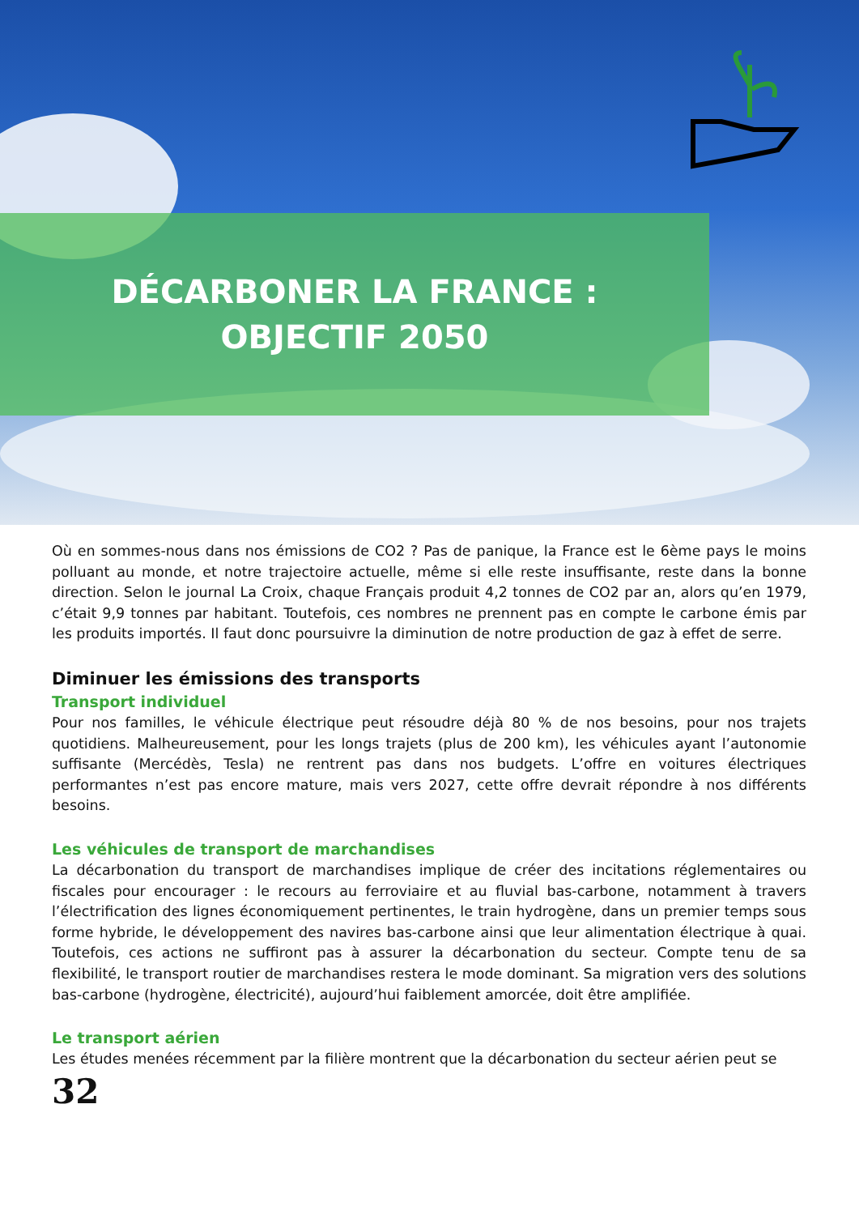DÉCARBONER LA FRANCE :
OBJECTIF 2050
Où en sommes-nous dans nos émissions de CO2 ? Pas de panique, la France est le 6ème pays le moins polluant au monde, et notre trajectoire actuelle, même si elle reste insuffisante, reste dans la bonne direction. Selon le journal La Croix, chaque Français produit 4,2 tonnes de CO2 par an, alors qu’en 1979, c’était 9,9 tonnes par habitant. Toutefois, ces nombres ne prennent pas en compte le carbone émis par les produits importés. Il faut donc poursuivre la diminution de notre production de gaz à effet de serre.
Diminuer les émissions des transports
Transport individuel
Pour nos familles, le véhicule électrique peut résoudre déjà 80 % de nos besoins, pour nos trajets quotidiens. Malheureusement, pour les longs trajets (plus de 200 km), les véhicules ayant l’autonomie suffisante (Mercédès, Tesla) ne rentrent pas dans nos budgets. L’offre en voitures électriques performantes n’est pas encore mature, mais vers 2027, cette offre devrait répondre à nos différents besoins.
Les véhicules de transport de marchandises
La décarbonation du transport de marchandises implique de créer des incitations réglementaires ou fiscales pour encourager : le recours au ferroviaire et au fluvial bas-carbone, notamment à travers l’électrification des lignes économiquement pertinentes, le train hydrogène, dans un premier temps sous forme hybride, le développement des navires bas-carbone ainsi que leur alimentation électrique à quai. Toutefois, ces actions ne suffiront pas à assurer la décarbonation du secteur. Compte tenu de sa flexibilité, le transport routier de marchandises restera le mode dominant. Sa migration vers des solutions bas-carbone (hydrogène, électricité), aujourd’hui faiblement amorcée, doit être amplifiée.
Le transport aérien
Les études menées récemment par la filière montrent que la décarbonation du secteur aérien peut se
32